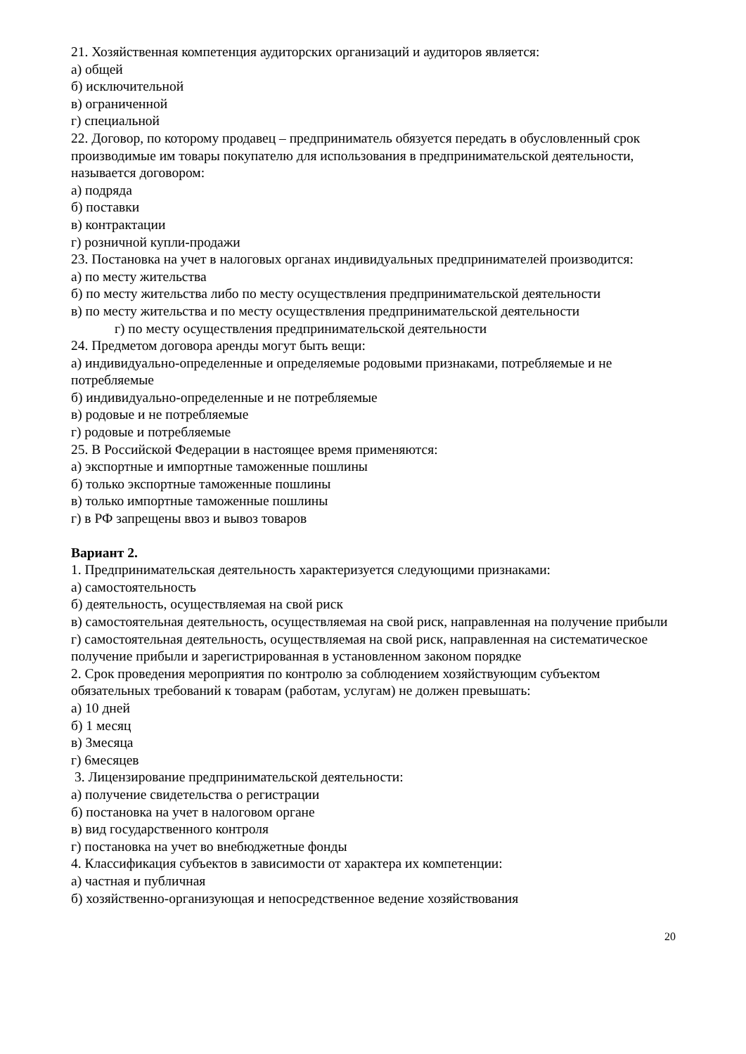21. Хозяйственная компетенция аудиторских организаций и аудиторов является:
а) общей
б) исключительной
в) ограниченной
г) специальной
22. Договор, по которому продавец – предприниматель обязуется передать в обусловленный срок производимые им товары покупателю для использования в предпринимательской деятельности, называется договором:
а) подряда
б) поставки
в) контрактации
г) розничной купли-продажи
23. Постановка на учет в налоговых органах индивидуальных предпринимателей производится:
а) по месту жительства
б) по месту жительства либо по месту осуществления предпринимательской деятельности
в) по месту жительства и по месту осуществления предпринимательской деятельности
г) по месту осуществления предпринимательской деятельности
24. Предметом договора аренды могут быть вещи:
а) индивидуально-определенные и определяемые родовыми признаками, потребляемые и не потребляемые
б) индивидуально-определенные и не потребляемые
в) родовые и не потребляемые
г) родовые и потребляемые
25. В Российской Федерации в настоящее время применяются:
а) экспортные и импортные таможенные пошлины
б) только экспортные таможенные пошлины
в) только импортные таможенные пошлины
г) в РФ запрещены ввоз и вывоз товаров
Вариант 2.
1. Предпринимательская деятельность характеризуется следующими признаками:
а) самостоятельность
б) деятельность, осуществляемая на свой риск
в) самостоятельная деятельность, осуществляемая на свой риск, направленная на получение прибыли
г) самостоятельная деятельность, осуществляемая на свой риск, направленная на систематическое получение прибыли и зарегистрированная в установленном законом порядке
2. Срок проведения мероприятия по контролю за соблюдением хозяйствующим субъектом обязательных требований к товарам (работам, услугам) не должен превышать:
а) 10 дней
б) 1 месяц
в) 3месяца
г) 6месяцев
3. Лицензирование предпринимательской деятельности:
а) получение свидетельства о регистрации
б) постановка на учет в налоговом органе
в) вид государственного контроля
г) постановка на учет во внебюджетные фонды
4. Классификация субъектов в зависимости от характера их компетенции:
а) частная и публичная
б) хозяйственно-организующая и непосредственное ведение хозяйствования
20